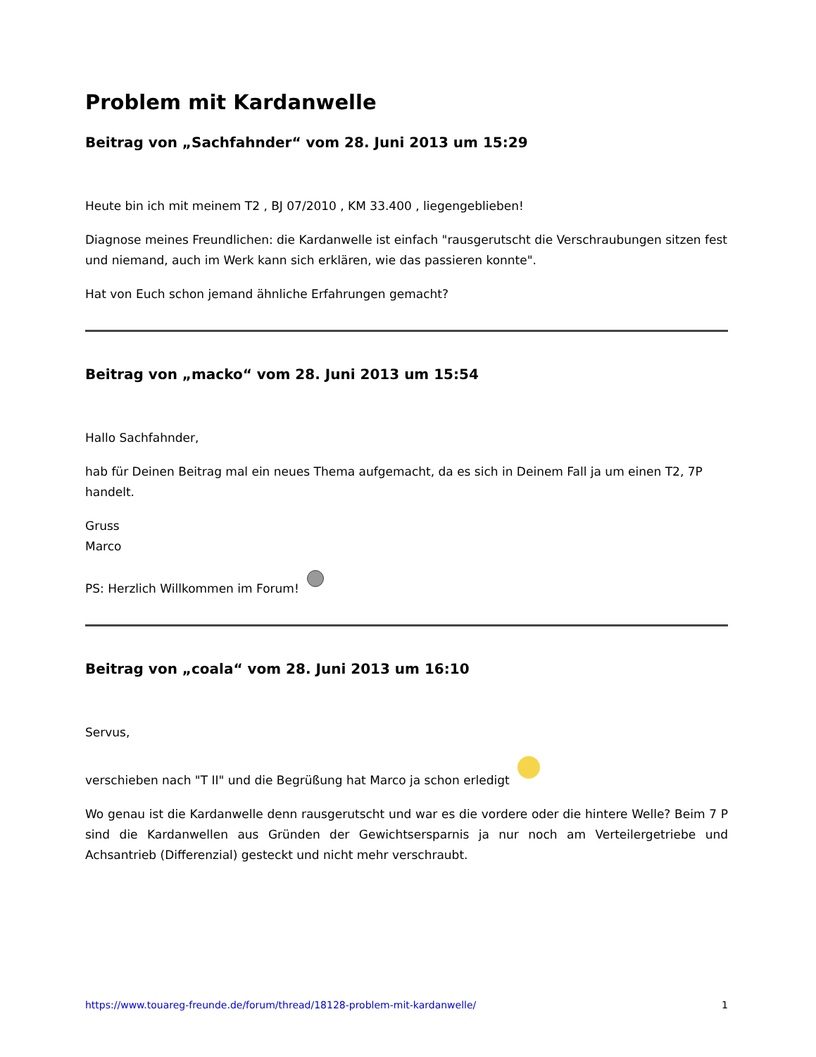Problem mit Kardanwelle
Beitrag von „Sachfahnder“ vom 28. Juni 2013 um 15:29
Heute bin ich mit meinem T2 , BJ 07/2010 , KM 33.400 , liegengeblieben!
Diagnose meines Freundlichen: die Kardanwelle ist einfach "rausgerutscht die Verschraubungen sitzen fest und niemand, auch im Werk kann sich erklären, wie das passieren konnte".
Hat von Euch schon jemand ähnliche Erfahrungen gemacht?
Beitrag von „macko“ vom 28. Juni 2013 um 15:54
Hallo Sachfahnder,
hab für Deinen Beitrag mal ein neues Thema aufgemacht, da es sich in Deinem Fall ja um einen T2, 7P handelt.
Gruss
Marco
PS: Herzlich Willkommen im Forum!
Beitrag von „coala“ vom 28. Juni 2013 um 16:10
Servus,
verschieben nach "T II" und die Begrüßung hat Marco ja schon erledigt
Wo genau ist die Kardanwelle denn rausgerutscht und war es die vordere oder die hintere Welle? Beim 7 P sind die Kardanwellen aus Gründen der Gewichtsersparnis ja nur noch am Verteilergetriebe und Achsantrieb (Differenzial) gesteckt und nicht mehr verschraubt.
https://www.touareg-freunde.de/forum/thread/18128-problem-mit-kardanwelle/ 1